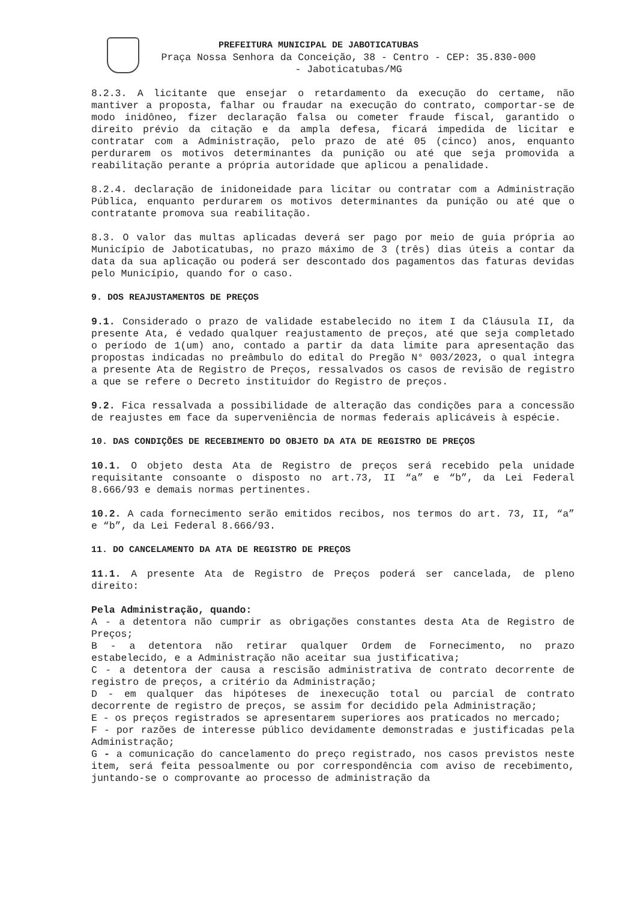PREFEITURA MUNICIPAL DE JABOTICATUBAS
Praça Nossa Senhora da Conceição, 38 - Centro - CEP: 35.830-000
- Jaboticatubas/MG
8.2.3. A licitante que ensejar o retardamento da execução do certame, não mantiver a proposta, falhar ou fraudar na execução do contrato, comportar-se de modo inidôneo, fizer declaração falsa ou cometer fraude fiscal, garantido o direito prévio da citação e da ampla defesa, ficará impedida de licitar e contratar com a Administração, pelo prazo de até 05 (cinco) anos, enquanto perdurarem os motivos determinantes da punição ou até que seja promovida a reabilitação perante a própria autoridade que aplicou a penalidade.
8.2.4. declaração de inidoneidade para licitar ou contratar com a Administração Pública, enquanto perdurarem os motivos determinantes da punição ou até que o contratante promova sua reabilitação.
8.3. O valor das multas aplicadas deverá ser pago por meio de guia própria ao Município de Jaboticatubas, no prazo máximo de 3 (três) dias úteis a contar da data da sua aplicação ou poderá ser descontado dos pagamentos das faturas devidas pelo Município, quando for o caso.
9. DOS REAJUSTAMENTOS DE PREÇOS
9.1. Considerado o prazo de validade estabelecido no item I da Cláusula II, da presente Ata, é vedado qualquer reajustamento de preços, até que seja completado o período de 1(um) ano, contado a partir da data limite para apresentação das propostas indicadas no preâmbulo do edital do Pregão N° 003/2023, o qual integra a presente Ata de Registro de Preços, ressalvados os casos de revisão de registro a que se refere o Decreto instituidor do Registro de preços.
9.2. Fica ressalvada a possibilidade de alteração das condições para a concessão de reajustes em face da superveniência de normas federais aplicáveis à espécie.
10. DAS CONDIÇÕES DE RECEBIMENTO DO OBJETO DA ATA DE REGISTRO DE PREÇOS
10.1. O objeto desta Ata de Registro de preços será recebido pela unidade requisitante consoante o disposto no art.73, II “a” e “b”, da Lei Federal 8.666/93 e demais normas pertinentes.
10.2. A cada fornecimento serão emitidos recibos, nos termos do art. 73, II, “a” e “b”, da Lei Federal 8.666/93.
11. DO CANCELAMENTO DA ATA DE REGISTRO DE PREÇOS
11.1. A presente Ata de Registro de Preços poderá ser cancelada, de pleno direito:
Pela Administração, quando:
A - a detentora não cumprir as obrigações constantes desta Ata de Registro de Preços;
B - a detentora não retirar qualquer Ordem de Fornecimento, no prazo estabelecido, e a Administração não aceitar sua justificativa;
C - a detentora der causa a rescisão administrativa de contrato decorrente de registro de preços, a critério da Administração;
D - em qualquer das hipóteses de inexecução total ou parcial de contrato decorrente de registro de preços, se assim for decidido pela Administração;
E - os preços registrados se apresentarem superiores aos praticados no mercado;
F - por razões de interesse público devidamente demonstradas e justificadas pela Administração;
G - a comunicação do cancelamento do preço registrado, nos casos previstos neste item, será feita pessoalmente ou por correspondência com aviso de recebimento, juntando-se o comprovante ao processo de administração da